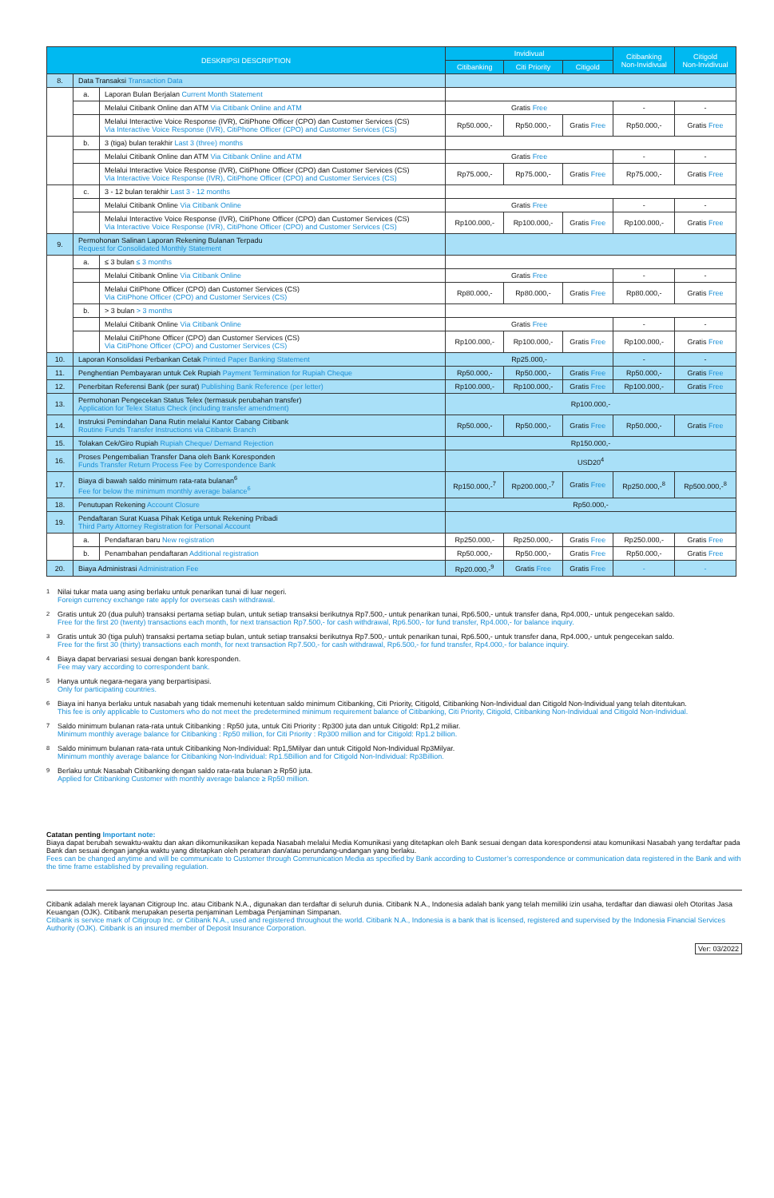| DESKRIPSI DESCRIPTION | | | Invidivual | | | Citibanking Non-Invidivual | Citigold Non-Invidivual |
| --- | --- | --- | --- | --- | --- | --- | --- |
| | | | Citibanking | Citi Priority | Citigold | | |
| 8. | Data Transaksi Transaction Data | | | | | | |
| | a. | Laporan Bulan Berjalan Current Month Statement | | | | | |
| | | Melalui Citibank Online dan ATM Via Citibank Online and ATM | Gratis Free | | | - | - |
| | | Melalui Interactive Voice Response (IVR), CitiPhone Officer (CPO) dan Customer Services (CS) Via Interactive Voice Response (IVR), CitiPhone Officer (CPO) and Customer Services (CS) | Rp50.000,- | Rp50.000,- | Gratis Free | Rp50.000,- | Gratis Free |
| | b. | 3 (tiga) bulan terakhir Last 3 (three) months | | | | | |
| | | Melalui Citibank Online dan ATM Via Citibank Online and ATM | Gratis Free | | | - | - |
| | | Melalui Interactive Voice Response (IVR), CitiPhone Officer (CPO) dan Customer Services (CS) Via Interactive Voice Response (IVR), CitiPhone Officer (CPO) and Customer Services (CS) | Rp75.000,- | Rp75.000,- | Gratis Free | Rp75.000,- | Gratis Free |
| | c. | 3 - 12 bulan terakhir Last 3 - 12 months | | | | | |
| | | Melalui Citibank Online Via Citibank Online | Gratis Free | | | - | - |
| | | Melalui Interactive Voice Response (IVR), CitiPhone Officer (CPO) dan Customer Services (CS) Via Interactive Voice Response (IVR), CitiPhone Officer (CPO) and Customer Services (CS) | Rp100.000,- | Rp100.000,- | Gratis Free | Rp100.000,- | Gratis Free |
| 9. | Permohonan Salinan Laporan Rekening Bulanan Terpadu Request for Consolidated Monthly Statement | | | | | | |
| | a. | ≤ 3 bulan ≤ 3 months | | | | | |
| | | Melalui Citibank Online Via Citibank Online | Gratis Free | | | - | - |
| | | Melalui CitiPhone Officer (CPO) dan Customer Services (CS) Via CitiPhone Officer (CPO) and Customer Services (CS) | Rp80.000,- | Rp80.000,- | Gratis Free | Rp80.000,- | Gratis Free |
| | b. | > 3 bulan > 3 months | | | | | |
| | | Melalui Citibank Online Via Citibank Online | Gratis Free | | | - | - |
| | | Melalui CitiPhone Officer (CPO) dan Customer Services (CS) Via CitiPhone Officer (CPO) and Customer Services (CS) | Rp100.000,- | Rp100.000,- | Gratis Free | Rp100.000,- | Gratis Free |
| 10. | Laporan Konsolidasi Perbankan Cetak Printed Paper Banking Statement | | Rp25.000,- | | | - | - |
| 11. | Penghentian Pembayaran untuk Cek Rupiah Payment Termination for Rupiah Cheque | | Rp50.000,- | Rp50.000,- | Gratis Free | Rp50.000,- | Gratis Free |
| 12. | Penerbitan Referensi Bank (per surat) Publishing Bank Reference (per letter) | | Rp100.000,- | Rp100.000,- | Gratis Free | Rp100.000,- | Gratis Free |
| 13. | Permohonan Pengecekan Status Telex (termasuk perubahan transfer) Application for Telex Status Check (including transfer amendment) | | Rp100.000,- | | | | |
| 14. | Instruksi Pemindahan Dana Rutin melalui Kantor Cabang Citibank Routine Funds Transfer Instructions via Citibank Branch | | Rp50.000,- | Rp50.000,- | Gratis Free | Rp50.000,- | Gratis Free |
| 15. | Tolakan Cek/Giro Rupiah Rupiah Cheque/ Demand Rejection | | Rp150.000,- | | | | |
| 16. | Proses Pengembalian Transfer Dana oleh Bank Koresponden Funds Transfer Return Process Fee by Correspondence Bank | | USD20<sup>4</sup> | | | | |
| 17. | Biaya di bawah saldo minimum rata-rata bulanan<sup>6</sup> Fee for below the minimum monthly average balance<sup>6</sup> | | Rp150.000,-<sup>7</sup> | Rp200.000,-<sup>7</sup> | Gratis Free | Rp250.000,-<sup>8</sup> | Rp500.000,-<sup>8</sup> |
| 18. | Penutupan Rekening Account Closure | | Rp50.000,- | | | | |
| 19. | Pendaftaran Surat Kuasa Pihak Ketiga untuk Rekening Pribadi Third Party Attorney Registration for Personal Account | | | | | | |
| | a. | Pendaftaran baru New registration | Rp250.000,- | Rp250.000,- | Gratis Free | Rp250.000,- | Gratis Free |
| | b. | Penambahan pendaftaran Additional registration | Rp50.000,- | Rp50.000,- | Gratis Free | Rp50.000,- | Gratis Free |
| 20. | Biaya Administrasi Administration Fee | | Rp20.000,-<sup>9</sup> | Gratis Free | Gratis Free | - | - |
<sup>1</sup> Nilai tukar mata uang asing berlaku untuk penarikan tunai di luar negeri.
Foreign currency exchange rate apply for overseas cash withdrawal.
<sup>2</sup> Gratis untuk 20 (dua puluh) transaksi pertama setiap bulan, untuk setiap transaksi berikutnya Rp7.500,- untuk penarikan tunai, Rp6.500,- untuk transfer dana, Rp4.000,- untuk pengecekan saldo.
Free for the first 20 (twenty) transactions each month, for next transaction Rp7.500,- for cash withdrawal, Rp6.500,- for fund transfer, Rp4.000,- for balance inquiry.
<sup>3</sup> Gratis untuk 30 (tiga puluh) transaksi pertama setiap bulan, untuk setiap transaksi berikutnya Rp7.500,- untuk penarikan tunai, Rp6.500,- untuk transfer dana, Rp4.000,- untuk pengecekan saldo.
Free for the first 30 (thirty) transactions each month, for next transaction Rp7.500,- for cash withdrawal, Rp6.500,- for fund transfer, Rp4.000,- for balance inquiry.
<sup>4</sup> Biaya dapat bervariasi sesuai dengan bank koresponden.
Fee may vary according to correspondent bank.
<sup>5</sup> Hanya untuk negara-negara yang berpartisipasi.
Only for participating countries.
<sup>6</sup> Biaya ini hanya berlaku untuk nasabah yang tidak memenuhi ketentuan saldo minimum Citibanking, Citi Priority, Citigold, Citibanking Non-Individual dan Citigold Non-Individual yang telah ditentukan.
This fee is only applicable to Customers who do not meet the predetermined minimum requirement balance of Citibanking, Citi Priority, Citigold, Citibanking Non-Individual and Citigold Non-Individual.
<sup>7</sup> Saldo minimum bulanan rata-rata untuk Citibanking : Rp50 juta, untuk Citi Priority : Rp300 juta dan untuk Citigold: Rp1,2 miliar.
Minimum monthly average balance for Citibanking : Rp50 million, for Citi Priority : Rp300 million and for Citigold: Rp1.2 billion.
<sup>8</sup> Saldo minimum bulanan rata-rata untuk Citibanking Non-Individual: Rp1,5Milyar dan untuk Citigold Non-Individual Rp3Milyar.
Minimum monthly average balance for Citibanking Non-Individual: Rp1.5Billion and for Citigold Non-Individual: Rp3Billion.
<sup>9</sup> Berlaku untuk Nasabah Citibanking dengan saldo rata-rata bulanan ≥ Rp50 juta.
Applied for Citibanking Customer with monthly average balance ≥ Rp50 million.
Catatan penting Important note:
Biaya dapat berubah sewaktu-waktu dan akan dikomunikasikan kepada Nasabah melalui Media Komunikasi yang ditetapkan oleh Bank sesuai dengan data korespondensi atau komunikasi Nasabah yang terdaftar pada Bank dan sesuai dengan jangka waktu yang ditetapkan oleh peraturan dan/atau perundang-undangan yang berlaku.
Fees can be changed anytime and will be communicate to Customer through Communication Media as specified by Bank according to Customer’s correspondence or communication data registered in the Bank and with the time frame established by prevailing regulation.
Citibank adalah merek layanan Citigroup Inc. atau Citibank N.A., digunakan dan terdaftar di seluruh dunia. Citibank N.A., Indonesia adalah bank yang telah memiliki izin usaha, terdaftar dan diawasi oleh Otoritas Jasa Keuangan (OJK). Citibank merupakan peserta penjaminan Lembaga Penjaminan Simpanan.
Citibank is service mark of Citigroup Inc. or Citibank N.A., used and registered throughout the world. Citibank N.A., Indonesia is a bank that is licensed, registered and supervised by the Indonesia Financial Services Authority (OJK). Citibank is an insured member of Deposit Insurance Corporation.
Ver: 03/2022